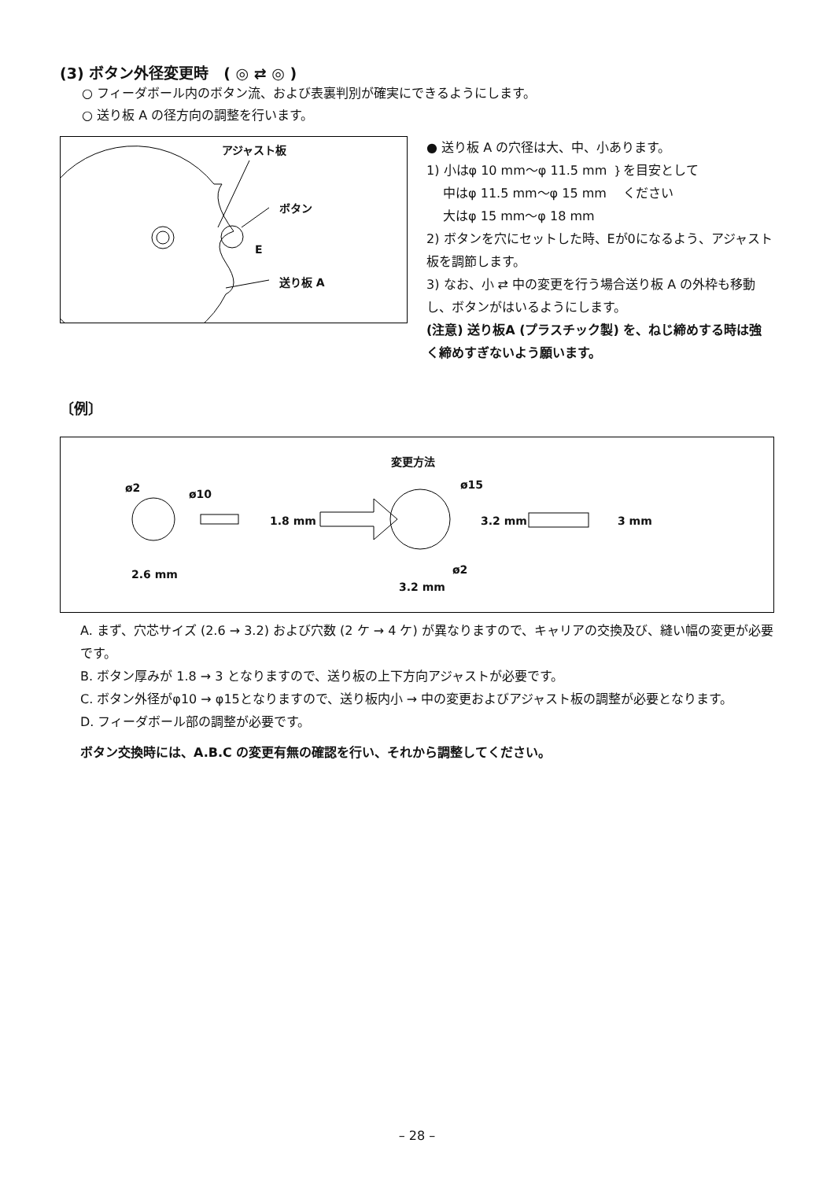(3) ボタン外径変更時　( ◎ ⇄ ◎ )
○ フィーダボール内のボタン流、および表裏判別が確実にできるようにします。
○ 送り板 A の径方向の調整を行います。
アジャスト板
ボタン
E
送り板 A
● 送り板 A の穴径は大、中、小あります。
1) 小はφ 10 mm～φ 11.5 mm ｝を目安として
　 中はφ 11.5 mm～φ 15 mm 　ください
　 大はφ 15 mm～φ 18 mm
2) ボタンを穴にセットした時、Eが0になるよう、アジャスト板を調節します。
3) なお、小 ⇄ 中の変更を行う場合送り板 A の外枠も移動し、ボタンがはいるようにします。
(注意) 送り板A (プラスチック製) を、ねじ締めする時は強く締めすぎないよう願います。
〔例〕
変更方法
ø2 ø10
1.8 mm
2.6 mm
ø15
3.2 mm 3 mm
ø2
3.2 mm
A. まず、穴芯サイズ (2.6 → 3.2) および穴数 (2 ケ → 4 ケ) が異なりますので、キャリアの交換及び、縫い幅の変更が必要です。
B. ボタン厚みが 1.8 → 3 となりますので、送り板の上下方向アジャストが必要です。
C. ボタン外径がφ10 → φ15となりますので、送り板内小 → 中の変更およびアジャスト板の調整が必要となります。
D. フィーダボール部の調整が必要です。
ボタン交換時には、A.B.C の変更有無の確認を行い、それから調整してください。
– 28 –